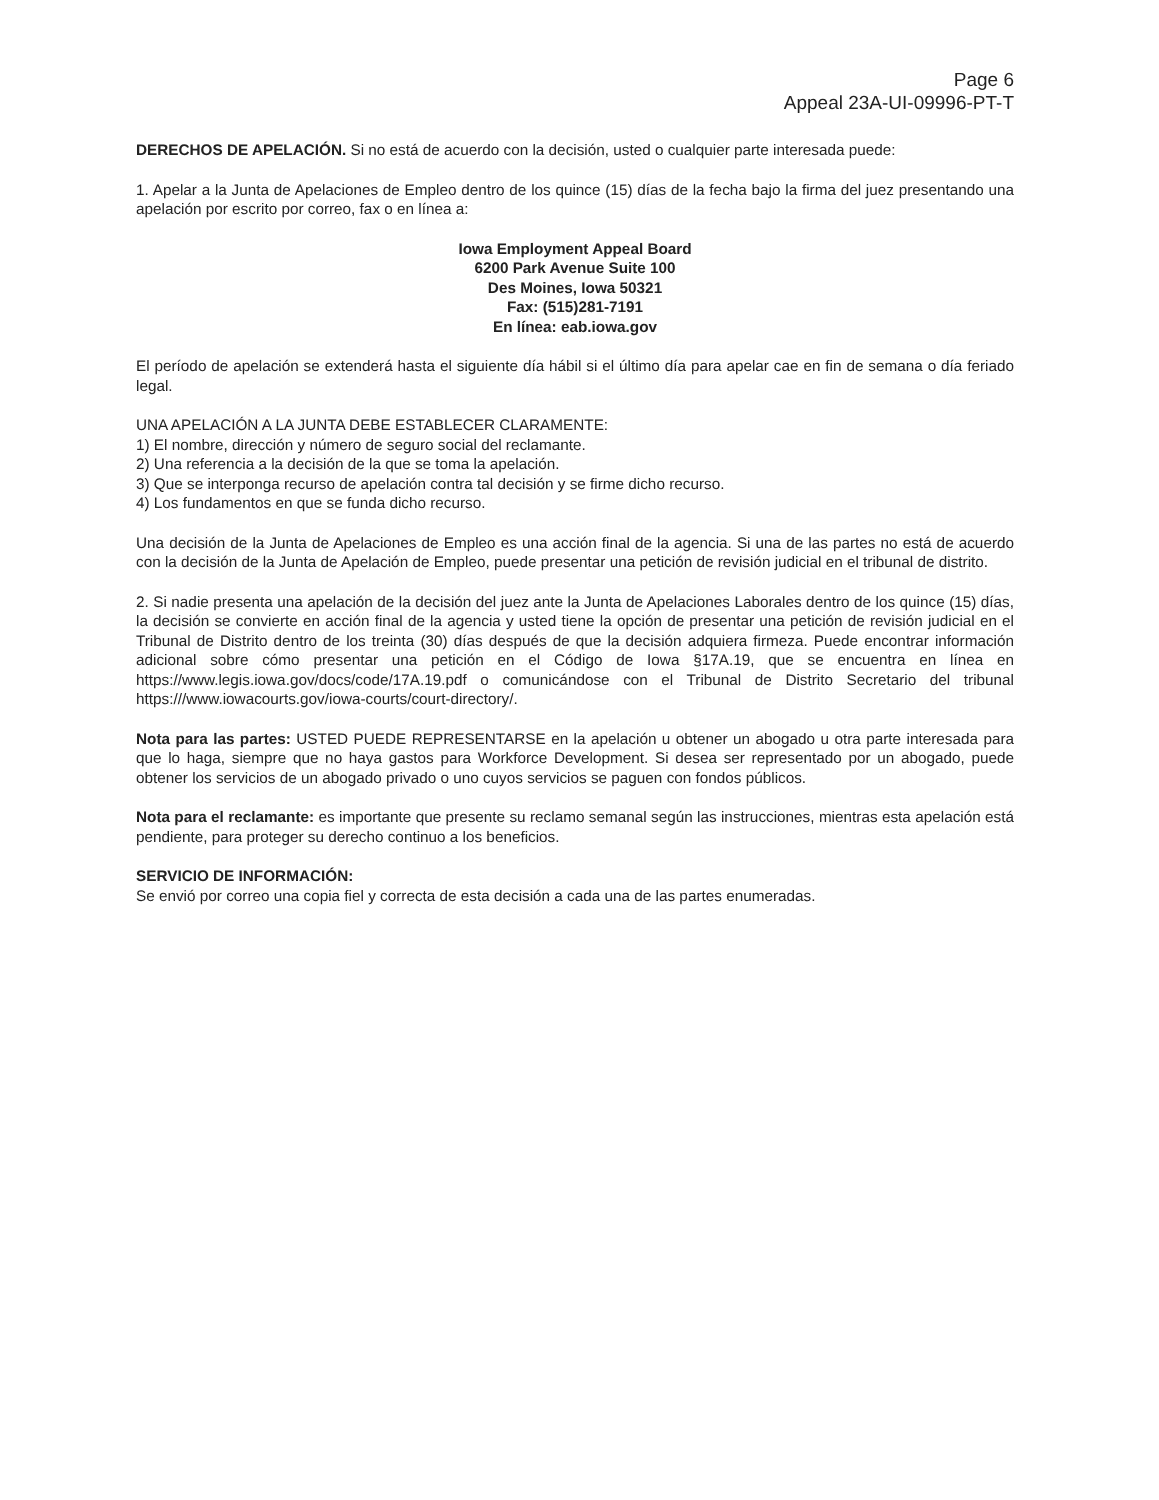Page 6
Appeal 23A-UI-09996-PT-T
DERECHOS DE APELACIÓN. Si no está de acuerdo con la decisión, usted o cualquier parte interesada puede:
1. Apelar a la Junta de Apelaciones de Empleo dentro de los quince (15) días de la fecha bajo la firma del juez presentando una apelación por escrito por correo, fax o en línea a:
Iowa Employment Appeal Board
6200 Park Avenue Suite 100
Des Moines, Iowa 50321
Fax: (515)281-7191
En línea: eab.iowa.gov
El período de apelación se extenderá hasta el siguiente día hábil si el último día para apelar cae en fin de semana o día feriado legal.
UNA APELACIÓN A LA JUNTA DEBE ESTABLECER CLARAMENTE:
1) El nombre, dirección y número de seguro social del reclamante.
2) Una referencia a la decisión de la que se toma la apelación.
3) Que se interponga recurso de apelación contra tal decisión y se firme dicho recurso.
4) Los fundamentos en que se funda dicho recurso.
Una decisión de la Junta de Apelaciones de Empleo es una acción final de la agencia. Si una de las partes no está de acuerdo con la decisión de la Junta de Apelación de Empleo, puede presentar una petición de revisión judicial en el tribunal de distrito.
2. Si nadie presenta una apelación de la decisión del juez ante la Junta de Apelaciones Laborales dentro de los quince (15) días, la decisión se convierte en acción final de la agencia y usted tiene la opción de presentar una petición de revisión judicial en el Tribunal de Distrito dentro de los treinta (30) días después de que la decisión adquiera firmeza. Puede encontrar información adicional sobre cómo presentar una petición en el Código de Iowa §17A.19, que se encuentra en línea en https://www.legis.iowa.gov/docs/code/17A.19.pdf o comunicándose con el Tribunal de Distrito Secretario del tribunal https:///www.iowacourts.gov/iowa-courts/court-directory/.
Nota para las partes: USTED PUEDE REPRESENTARSE en la apelación u obtener un abogado u otra parte interesada para que lo haga, siempre que no haya gastos para Workforce Development. Si desea ser representado por un abogado, puede obtener los servicios de un abogado privado o uno cuyos servicios se paguen con fondos públicos.
Nota para el reclamante: es importante que presente su reclamo semanal según las instrucciones, mientras esta apelación está pendiente, para proteger su derecho continuo a los beneficios.
SERVICIO DE INFORMACIÓN:
Se envió por correo una copia fiel y correcta de esta decisión a cada una de las partes enumeradas.